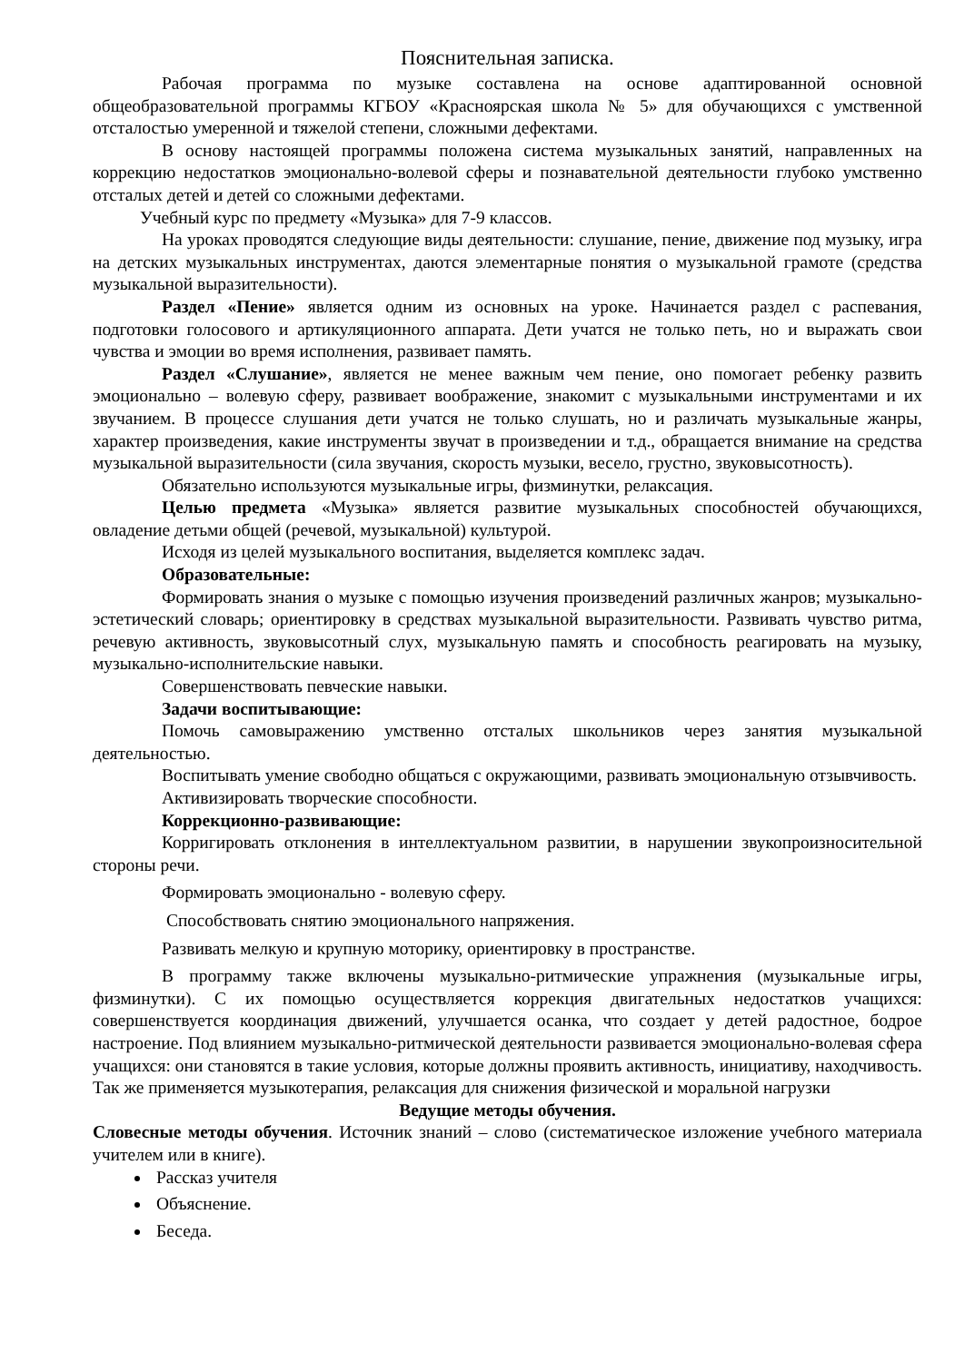Пояснительная записка.
Рабочая программа по музыке составлена на основе адаптированной основной общеобразовательной программы КГБОУ «Красноярская школа № 5» для обучающихся с умственной отсталостью умеренной и тяжелой степени, сложными дефектами.
В основу настоящей программы положена система музыкальных занятий, направленных на коррекцию недостатков эмоционально-волевой сферы и познавательной деятельности глубоко умственно отсталых детей и детей со сложными дефектами.
Учебный курс по предмету «Музыка» для 7-9 классов.
На уроках проводятся следующие виды деятельности: слушание, пение, движение под музыку, игра на детских музыкальных инструментах, даются элементарные понятия о музыкальной грамоте (средства музыкальной выразительности).
Раздел «Пение» является одним из основных на уроке. Начинается раздел с распевания, подготовки голосового и артикуляционного аппарата. Дети учатся не только петь, но и выражать свои чувства и эмоции во время исполнения, развивает память.
Раздел «Слушание», является не менее важным чем пение, оно помогает ребенку развить эмоционально – волевую сферу, развивает воображение, знакомит с музыкальными инструментами и их звучанием. В процессе слушания дети учатся не только слушать, но и различать музыкальные жанры, характер произведения, какие инструменты звучат в произведении и т.д., обращается внимание на средства музыкальной выразительности (сила звучания, скорость музыки, весело, грустно, звуковысотность).
Обязательно используются музыкальные игры, физминутки, релаксация.
Целью предмета «Музыка» является развитие музыкальных способностей обучающихся, овладение детьми общей (речевой, музыкальной) культурой.
Исходя из целей музыкального воспитания, выделяется комплекс задач.
Образовательные:
Формировать знания о музыке с помощью изучения произведений различных жанров; музыкально-эстетический словарь; ориентировку в средствах музыкальной выразительности. Развивать чувство ритма, речевую активность, звуковысотный слух, музыкальную память и способность реагировать на музыку, музыкально-исполнительские навыки.
Совершенствовать певческие навыки.
Задачи воспитывающие:
Помочь самовыражению умственно отсталых школьников через занятия музыкальной деятельностью.
Воспитывать умение свободно общаться с окружающими, развивать эмоциональную отзывчивость.
Активизировать творческие способности.
Коррекционно-развивающие:
Корригировать отклонения в интеллектуальном развитии, в нарушении звукопроизносительной стороны речи.
Формировать эмоционально - волевую сферу.
Способствовать снятию эмоционального напряжения.
Развивать мелкую и крупную моторику, ориентировку в пространстве.
В программу также включены музыкально-ритмические упражнения (музыкальные игры, физминутки). С их помощью осуществляется коррекция двигательных недостатков учащихся: совершенствуется координация движений, улучшается осанка, что создает у детей радостное, бодрое настроение. Под влиянием музыкально-ритмической деятельности развивается эмоционально-волевая сфера учащихся: они становятся в такие условия, которые должны проявить активность, инициативу, находчивость. Так же применяется музыкотерапия, релаксация для снижения физической и моральной нагрузки
Ведущие методы обучения.
Словесные методы обучения. Источник знаний – слово (систематическое изложение учебного материала учителем или в книге).
Рассказ учителя
Объяснение.
Беседа.